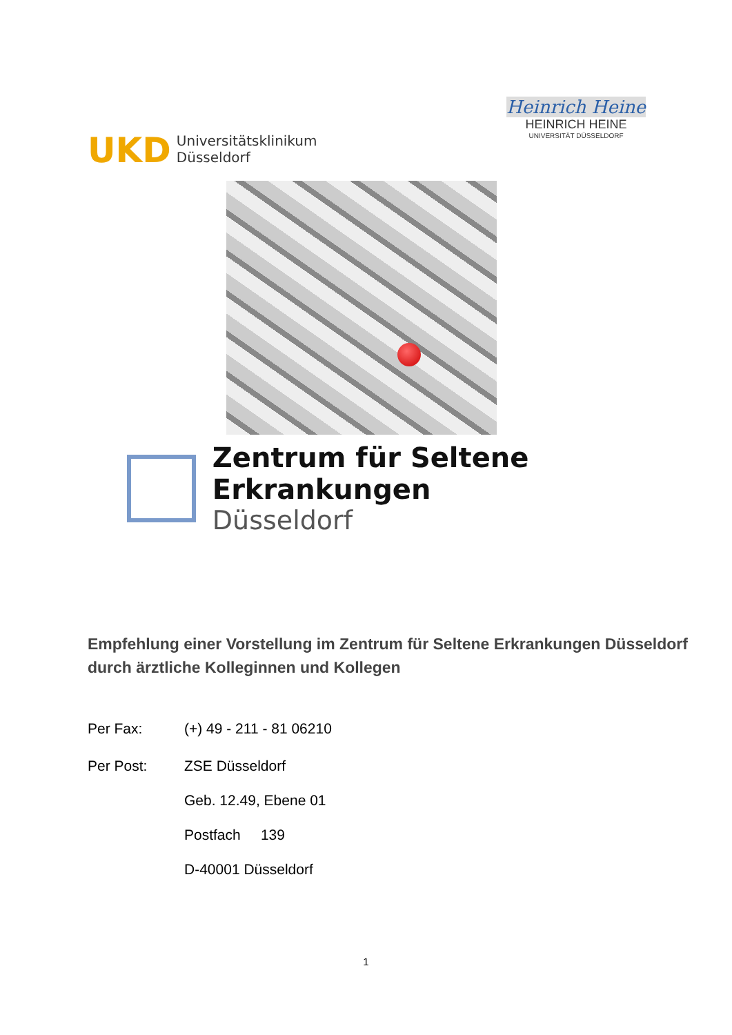UKD Universitätsklinikum
Düsseldorf
Heinrich Heine
HEINRICH HEINE
UNIVERSITÄT DÜSSELDORF
Zentrum für Seltene Erkrankungen
Düsseldorf
Empfehlung einer Vorstellung im Zentrum für Seltene Erkrankungen Düsseldorf durch ärztliche Kolleginnen und Kollegen
Per Fax: (+) 49 - 211 - 81 06210
Per Post: ZSE Düsseldorf
Geb. 12.49, Ebene 01
Postfach 139
D-40001 Düsseldorf
1